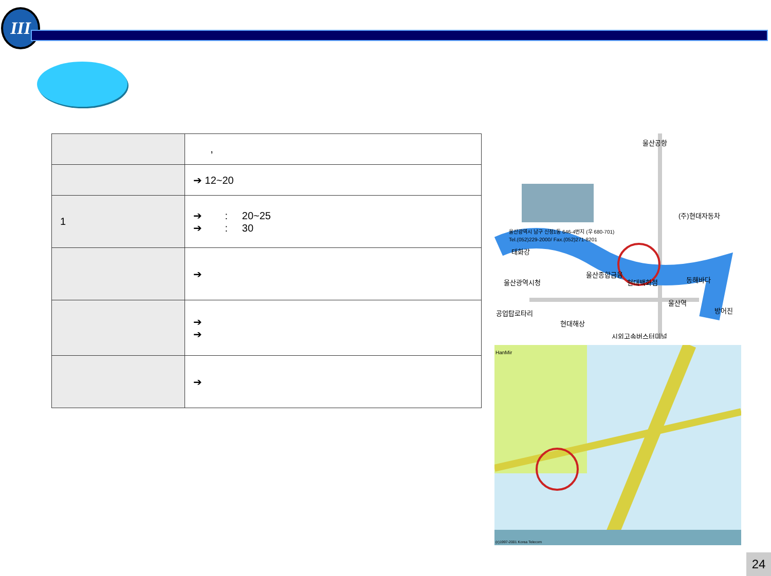III
| | , |
| | ➔ 12~20 |
| 1 | ➔ : 20~25 ➔ : 30 |
| | ➔ |
| | ➔ ➔ |
| | ➔ |
울산공항
(주)현대자동차
울산광역시 남구 신정1동 646-4번지 (우 680-701)
Tel.(052)229-2000/ Fax.(052)271-8201
태화강
울산광역시청
울산종합금융
현대백화점
동해바다
공업탑로타리
현대해상
울산역
방어진
시외고속버스터미널
HanMir
(c)1997-2001 Korea Telecom
24